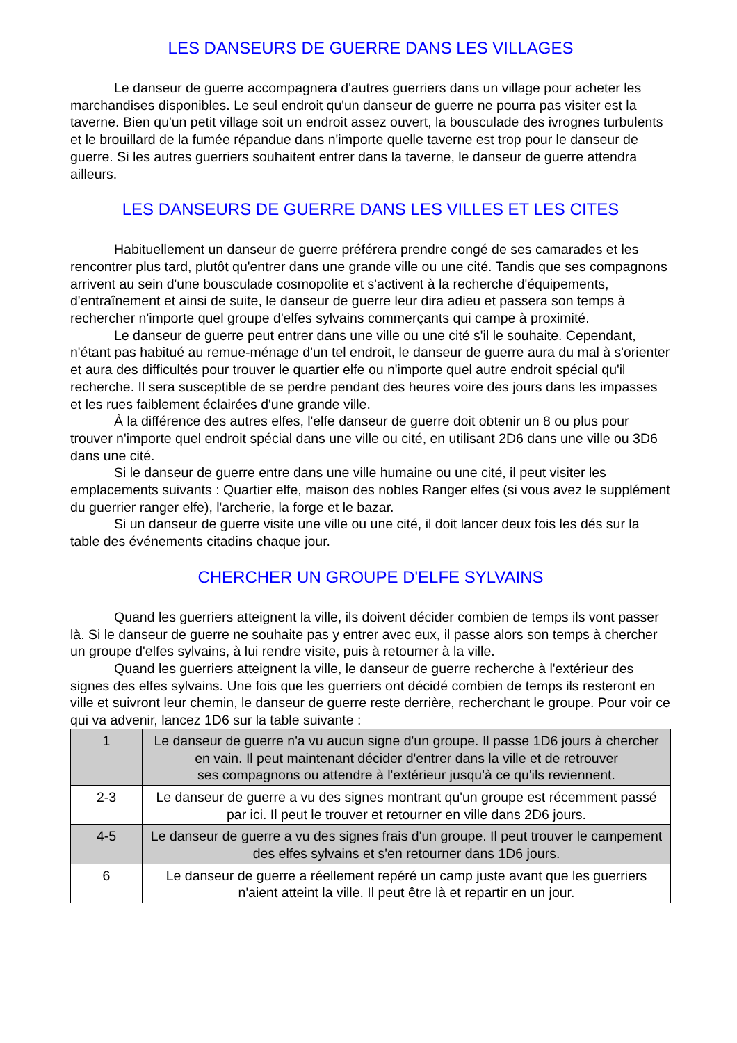LES DANSEURS DE GUERRE DANS LES VILLAGES
Le danseur de guerre accompagnera d'autres guerriers dans un village pour acheter les
marchandises disponibles. Le seul endroit qu'un danseur de guerre ne pourra pas visiter est la taverne. Bien qu'un petit village soit un endroit assez ouvert, la bousculade des ivrognes turbulents et le brouillard de la fumée répandue dans n'importe quelle taverne est trop pour le danseur de guerre. Si les autres guerriers souhaitent entrer dans la taverne, le danseur de guerre attendra ailleurs.
LES DANSEURS DE GUERRE DANS LES VILLES ET LES CITES
Habituellement un danseur de guerre préférera prendre congé de ses camarades et les rencontrer plus tard, plutôt qu'entrer dans une grande ville ou une cité. Tandis que ses compagnons arrivent au sein d'une bousculade cosmopolite et s'activent à la recherche d'équipements, d'entraînement et ainsi de suite, le danseur de guerre leur dira adieu et passera son temps à rechercher n'importe quel groupe d'elfes sylvains commerçants qui campe à proximité.
Le danseur de guerre peut entrer dans une ville ou une cité s'il le souhaite. Cependant, n'étant pas habitué au remue-ménage d'un tel endroit, le danseur de guerre aura du mal à s'orienter et aura des difficultés pour trouver le quartier elfe ou n'importe quel autre endroit spécial qu'il recherche. Il sera susceptible de se perdre pendant des heures voire des jours dans les impasses et les rues faiblement éclairées d'une grande ville.
À la différence des autres elfes, l'elfe danseur de guerre doit obtenir un 8 ou plus pour trouver n'importe quel endroit spécial dans une ville ou cité, en utilisant 2D6 dans une ville ou 3D6 dans une cité.
Si le danseur de guerre entre dans une ville humaine ou une cité, il peut visiter les emplacements suivants : Quartier elfe, maison des nobles Ranger elfes (si vous avez le supplément du guerrier ranger elfe), l'archerie, la forge et le bazar.
Si un danseur de guerre visite une ville ou une cité, il doit lancer deux fois les dés sur la table des événements citadins chaque jour.
CHERCHER UN GROUPE D'ELFE SYLVAINS
Quand les guerriers atteignent la ville, ils doivent décider combien de temps ils vont passer là. Si le danseur de guerre ne souhaite pas y entrer avec eux, il passe alors son temps à chercher un groupe d'elfes sylvains, à lui rendre visite, puis à retourner à la ville.
Quand les guerriers atteignent la ville, le danseur de guerre recherche à l'extérieur des signes des elfes sylvains. Une fois que les guerriers ont décidé combien de temps ils resteront en ville et suivront leur chemin, le danseur de guerre reste derrière, recherchant le groupe. Pour voir ce qui va advenir, lancez 1D6 sur la table suivante :
| 1 | Le danseur de guerre n'a vu aucun signe d'un groupe. Il passe 1D6 jours à chercher en vain. Il peut maintenant décider d'entrer dans la ville et de retrouver ses compagnons ou attendre à l'extérieur jusqu'à ce qu'ils reviennent. |
| 2-3 | Le danseur de guerre a vu des signes montrant qu'un groupe est récemment passé par ici. Il peut le trouver et retourner en ville dans 2D6 jours. |
| 4-5 | Le danseur de guerre a vu des signes frais d'un groupe. Il peut trouver le campement des elfes sylvains et s'en retourner dans 1D6 jours. |
| 6 | Le danseur de guerre a réellement repéré un camp juste avant que les guerriers n'aient atteint la ville. Il peut être là et repartir en un jour. |